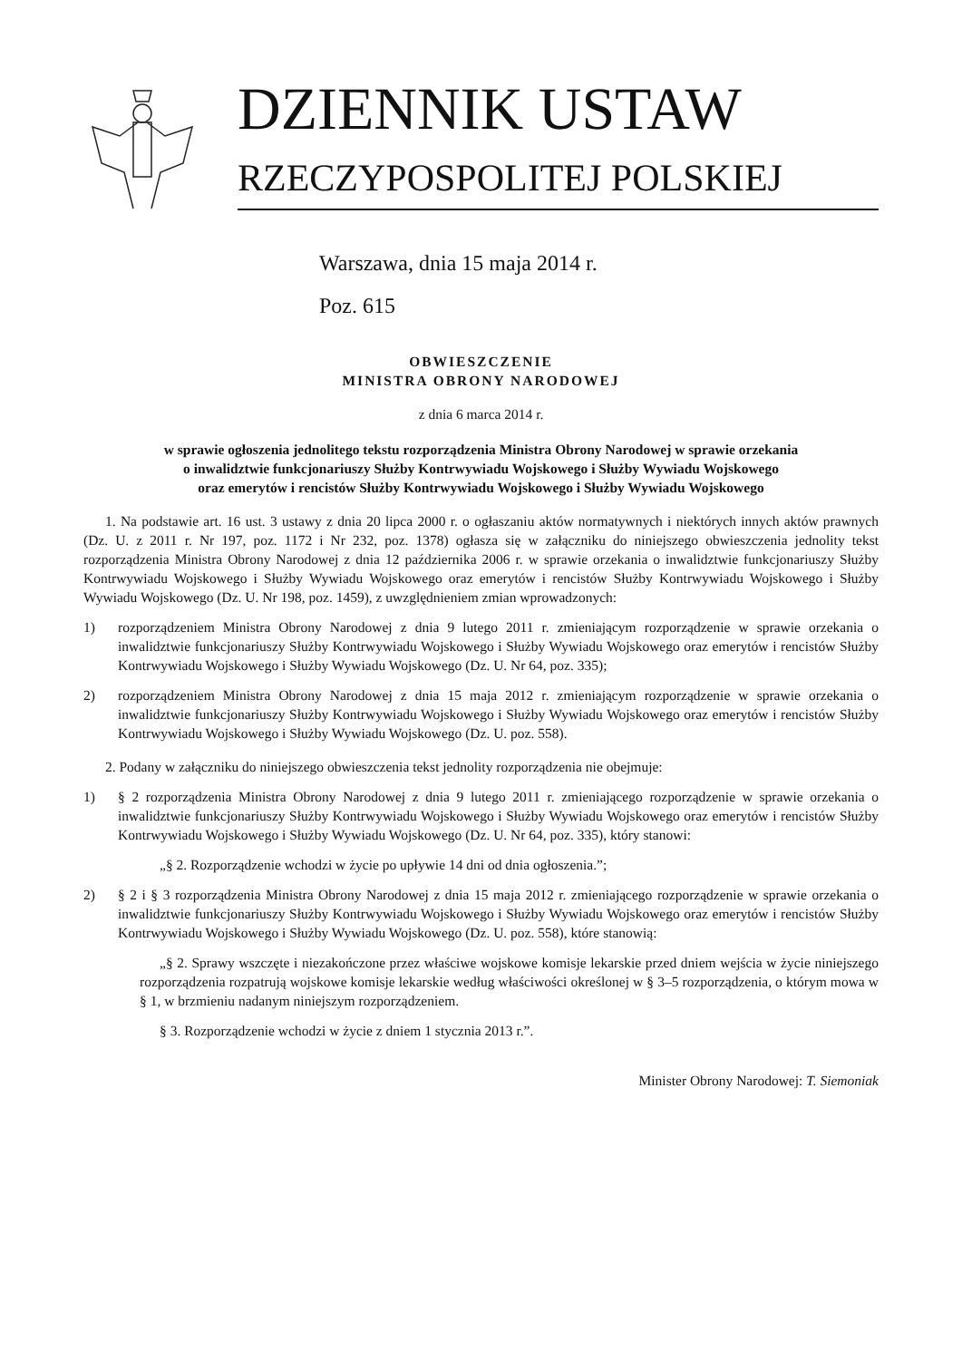DZIENNIK USTAW
RZECZYPOSPOLITEJ POLSKIEJ
Warszawa, dnia 15 maja 2014 r.
Poz. 615
OBWIESZCZENIE
MINISTRA OBRONY NARODOWEJ
z dnia 6 marca 2014 r.
w sprawie ogłoszenia jednolitego tekstu rozporządzenia Ministra Obrony Narodowej w sprawie orzekania
o inwalidztwie funkcjonariuszy Służby Kontrwywiadu Wojskowego i Służby Wywiadu Wojskowego
oraz emerytów i rencistów Służby Kontrwywiadu Wojskowego i Służby Wywiadu Wojskowego
1. Na podstawie art. 16 ust. 3 ustawy z dnia 20 lipca 2000 r. o ogłaszaniu aktów normatywnych i niektórych innych aktów prawnych (Dz. U. z 2011 r. Nr 197, poz. 1172 i Nr 232, poz. 1378) ogłasza się w załączniku do niniejszego obwieszczenia jednolity tekst rozporządzenia Ministra Obrony Narodowej z dnia 12 października 2006 r. w sprawie orzekania o inwalidztwie funkcjonariuszy Służby Kontrwywiadu Wojskowego i Służby Wywiadu Wojskowego oraz emerytów i rencistów Służby Kontrwywiadu Wojskowego i Służby Wywiadu Wojskowego (Dz. U. Nr 198, poz. 1459), z uwzględnieniem zmian wprowadzonych:
1) rozporządzeniem Ministra Obrony Narodowej z dnia 9 lutego 2011 r. zmieniającym rozporządzenie w sprawie orzekania o inwalidztwie funkcjonariuszy Służby Kontrwywiadu Wojskowego i Służby Wywiadu Wojskowego oraz emerytów i rencistów Służby Kontrwywiadu Wojskowego i Służby Wywiadu Wojskowego (Dz. U. Nr 64, poz. 335);
2) rozporządzeniem Ministra Obrony Narodowej z dnia 15 maja 2012 r. zmieniającym rozporządzenie w sprawie orzekania o inwalidztwie funkcjonariuszy Służby Kontrwywiadu Wojskowego i Służby Wywiadu Wojskowego oraz emerytów i rencistów Służby Kontrwywiadu Wojskowego i Służby Wywiadu Wojskowego (Dz. U. poz. 558).
2. Podany w załączniku do niniejszego obwieszczenia tekst jednolity rozporządzenia nie obejmuje:
1) § 2 rozporządzenia Ministra Obrony Narodowej z dnia 9 lutego 2011 r. zmieniającego rozporządzenie w sprawie orzekania o inwalidztwie funkcjonariuszy Służby Kontrwywiadu Wojskowego i Służby Wywiadu Wojskowego oraz emerytów i rencistów Służby Kontrwywiadu Wojskowego i Służby Wywiadu Wojskowego (Dz. U. Nr 64, poz. 335), który stanowi:
„§ 2. Rozporządzenie wchodzi w życie po upływie 14 dni od dnia ogłoszenia.”;
2) § 2 i § 3 rozporządzenia Ministra Obrony Narodowej z dnia 15 maja 2012 r. zmieniającego rozporządzenie w sprawie orzekania o inwalidztwie funkcjonariuszy Służby Kontrwywiadu Wojskowego i Służby Wywiadu Wojskowego oraz emerytów i rencistów Służby Kontrwywiadu Wojskowego i Służby Wywiadu Wojskowego (Dz. U. poz. 558), które stanowią:
„§ 2. Sprawy wszczęte i niezakończone przez właściwe wojskowe komisje lekarskie przed dniem wejścia w życie niniejszego rozporządzenia rozpatrują wojskowe komisje lekarskie według właściwości określonej w § 3–5 rozporządzenia, o którym mowa w § 1, w brzmieniu nadanym niniejszym rozporządzeniem.
§ 3. Rozporządzenie wchodzi w życie z dniem 1 stycznia 2013 r.”.
Minister Obrony Narodowej: T. Siemoniak